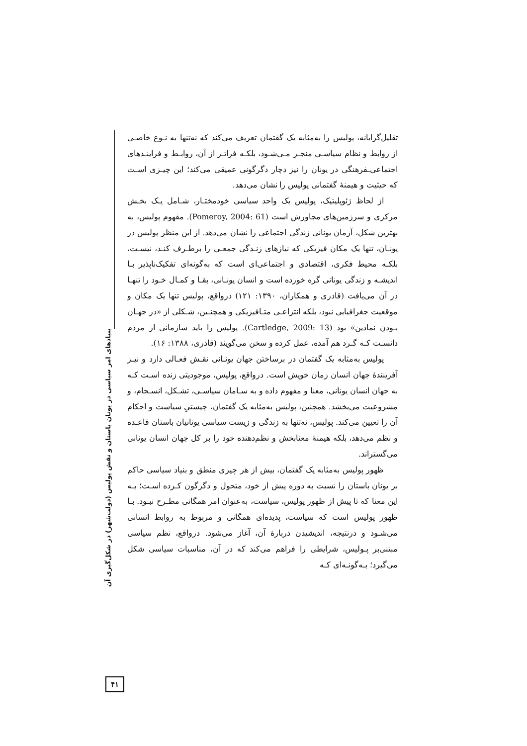تقلیل‌گرایانه، پولیس را به‌مثابه یک گفتمان تعریف می‌کند که نه‌تنها به نـوع خاصـی از روابط و نظام سیاسـی منجـر مـی‌شـود، بلکـه فراتـر از آن، روابـط و فراینـدهای اجتماعی‌ـفرهنگی در یونان را نیز دچار دگرگونی عمیقی می‌کند؛ این چیـزی اسـت که حیثیت و هیمنهٔ گفتمانی پولیس را نشان می‌دهد.
از لحاظ ژئوپلیتیک، پولیس یک واحد سیاسی خودمختـار، شـامل یـک بخـش مرکزی و سرزمین‌های مجاورش است (Pomeroy, 2004: 61). مفهوم پولیس، به بهترین شکل، آرمان یونانی زندگی اجتماعی را نشان می‌دهد. از این منظر پولیس در یونـان، تنها یک مکان فیزیکی که نیازهای زنـدگی جمعـی را برطـرف کنـد، نیسـت، بلکـه محیط فکری، اقتصادی و اجتماعی‌ای است که به‌گونه‌ای تفکیک‌ناپذیر بـا اندیشـه و زندگی یونانی گره خورده است و انسان یونـانی، بقـا و کمـال خـود را تنهـا در آن می‌یافت (قادری و همکاران، ۱۳۹۰: ۱۲۱) درواقع، پولیس تنها یک مکان و موقعیت جغرافیایی نبود، بلکه انتزاعـی متـافیزیکی و همچنـین، شـکلی از «در جهـان بـودن نمادین» بود (Cartledge, 2009: 13). پولیس را باید سازمانی از مردم دانسـت کـه گـرد هم آمده، عمل کرده و سخن می‌گویند (قادری، ۱۳۸۸: ۱۶).
پولیس به‌مثابه یک گفتمان در برساختن جهان یونـانی نقـش فعـالی دارد و نیـز آفرینندهٔ جهان انسان زمان خویش است. درواقع، پولیس، موجودیتی زنده اسـت کـه به جهان انسان یونانی، معنا و مفهوم داده و به سـامان سیاسـی، تشـکل، انسـجام، و مشروعیت می‌بخشد. همچنین، پولیس به‌مثابه یک گفتمان، چیستیِ سیاست و احکام آن را تعیین می‌کند. پولیس، نه‌تنها به زندگی و زیست سیاسی یونانیان باستان قاعـده و نظم می‌دهد، بلکه هیمنهٔ معنابخش و نظم‌دهنده خود را بر کل جهان انسان یونانی می‌گستراند.
ظهور پولیس به‌مثابه یک گفتمان، بیش از هر چیزی منطق و بنیاد سیاسی حاکم بر یونان باستان را نسبت به دوره پیش از خود، متحول و دگرگون کـرده اسـت؛ بـه این معنا که تا پیش از ظهور پولیس، سیاست، به‌عنوان امر همگانی مطـرح نبـود. بـا ظهور پولیس است که سیاست، پدیده‌ای همگانی و مربوط به روابط انسانی می‌شـود و درنتیجه، اندیشیدن دربارهٔ آن، آغاز می‌شود. درواقع، نظم سیاسی مبتنی‌بر پـولیس، شرایطی را فراهم می‌کند که در آن، مناسبات سیاسی شکل می‌گیرد؛ بـه‌گونـه‌ای کـه
بنیادهای امر سیاسی در یونان باستان و نقش پولیس (دولت‌شهر) در شکل‌گیری آن
۴۱